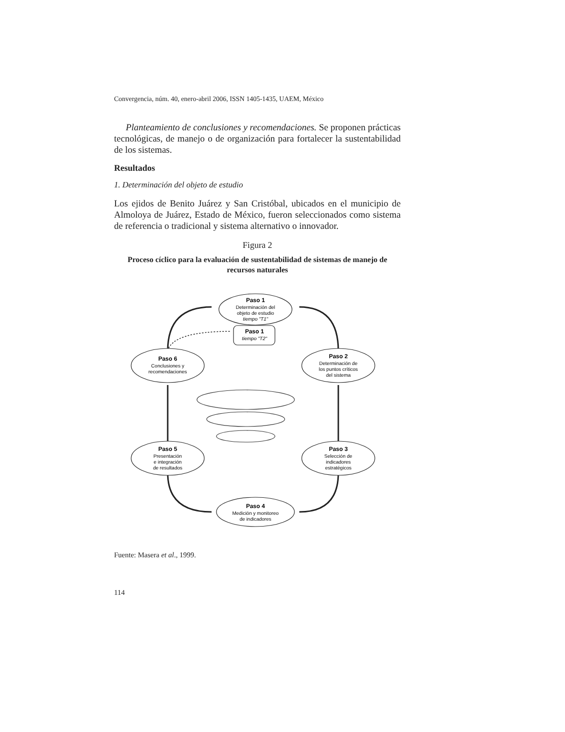Convergencia, núm. 40, enero-abril 2006, ISSN 1405-1435, UAEM, México
Planteamiento de conclusiones y recomendaciones. Se proponen prácticas tecnológicas, de manejo o de organización para fortalecer la sustentabilidad de los sistemas.
Resultados
1. Determinación del objeto de estudio
Los ejidos de Benito Juárez y San Cristóbal, ubicados en el municipio de Almoloya de Juárez, Estado de México, fueron seleccionados como sistema de referencia o tradicional y sistema alternativo o innovador.
Figura 2
Proceso cíclico para la evaluación de sustentabilidad de sistemas de manejo de recursos naturales
Paso 1
Determinación del
objeto de estudio
tiempo "T1"
Paso 1
tiempo "T2"
Paso 6
Conclusiones y
recomendaciones
Paso 2
Determinación de
los puntos críticos
del sistema
Paso 5
Presentación
e integración
de resultados
Paso 3
Selección de
indicadores
estratégicos
Paso 4
Medición y monitoreo
de indicadores
Fuente: Masera et al., 1999.
114